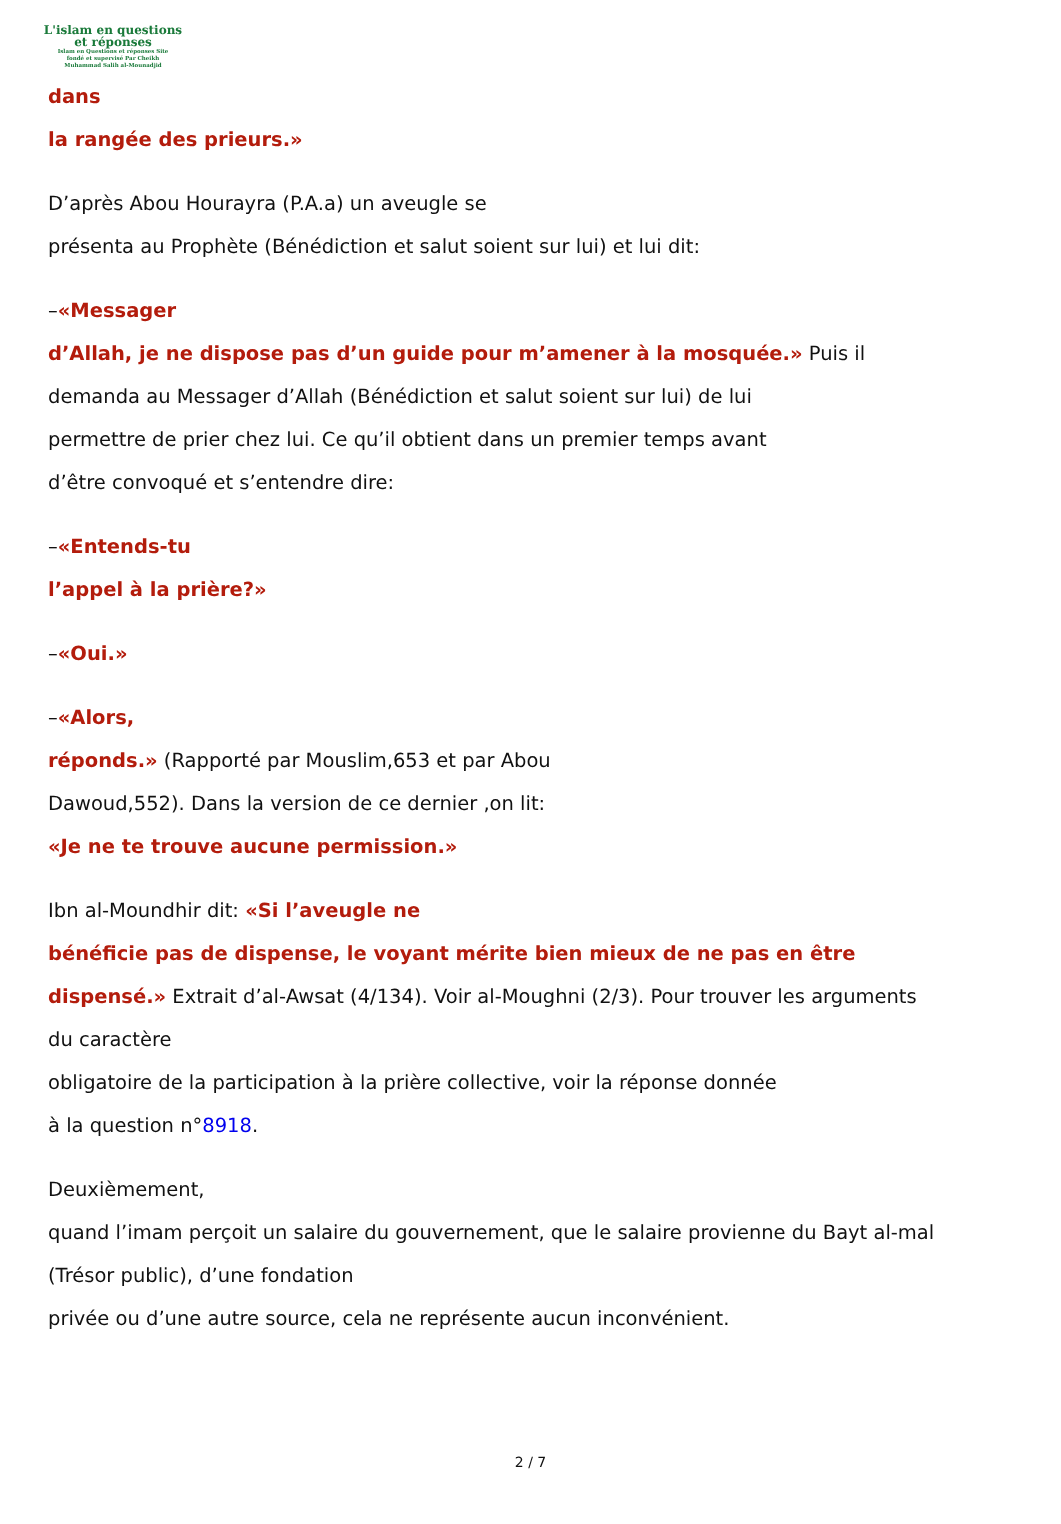L'islam en questions
et réponses
Islam en Questions et réponses Site
fondé et supervisé Par Cheikh
Muhammad Salih al-Mounadjid
dans
la rangée des prieurs.»
D’après Abou Hourayra (P.A.a) un aveugle se
présenta au Prophète (Bénédiction et salut soient sur lui) et lui dit:
–«Messager
d’Allah, je ne dispose pas d’un guide pour m’amener à la mosquée.» Puis il
demanda au Messager d’Allah (Bénédiction et salut soient sur lui) de lui
permettre de prier chez lui. Ce qu’il obtient dans un premier temps avant
d’être convoqué et s’entendre dire:
–«Entends-tu
l’appel à la prière?»
–«Oui.»
–«Alors,
réponds.» (Rapporté par Mouslim,653 et par Abou
Dawoud,552). Dans la version de ce dernier ,on lit:
«Je ne te trouve aucune permission.»
Ibn al-Moundhir dit: «Si l’aveugle ne
bénéficie pas de dispense, le voyant mérite bien mieux de ne pas en être
dispensé.» Extrait d’al-Awsat (4/134). Voir al-Moughni (2/3). Pour trouver les arguments
du caractère
obligatoire de la participation à la prière collective, voir la réponse donnée
à la question n°8918.
Deuxièmement,
quand l’imam perçoit un salaire du gouvernement, que le salaire provienne du Bayt al-mal
(Trésor public), d’une fondation
privée ou d’une autre source, cela ne représente aucun inconvénient.
2 / 7